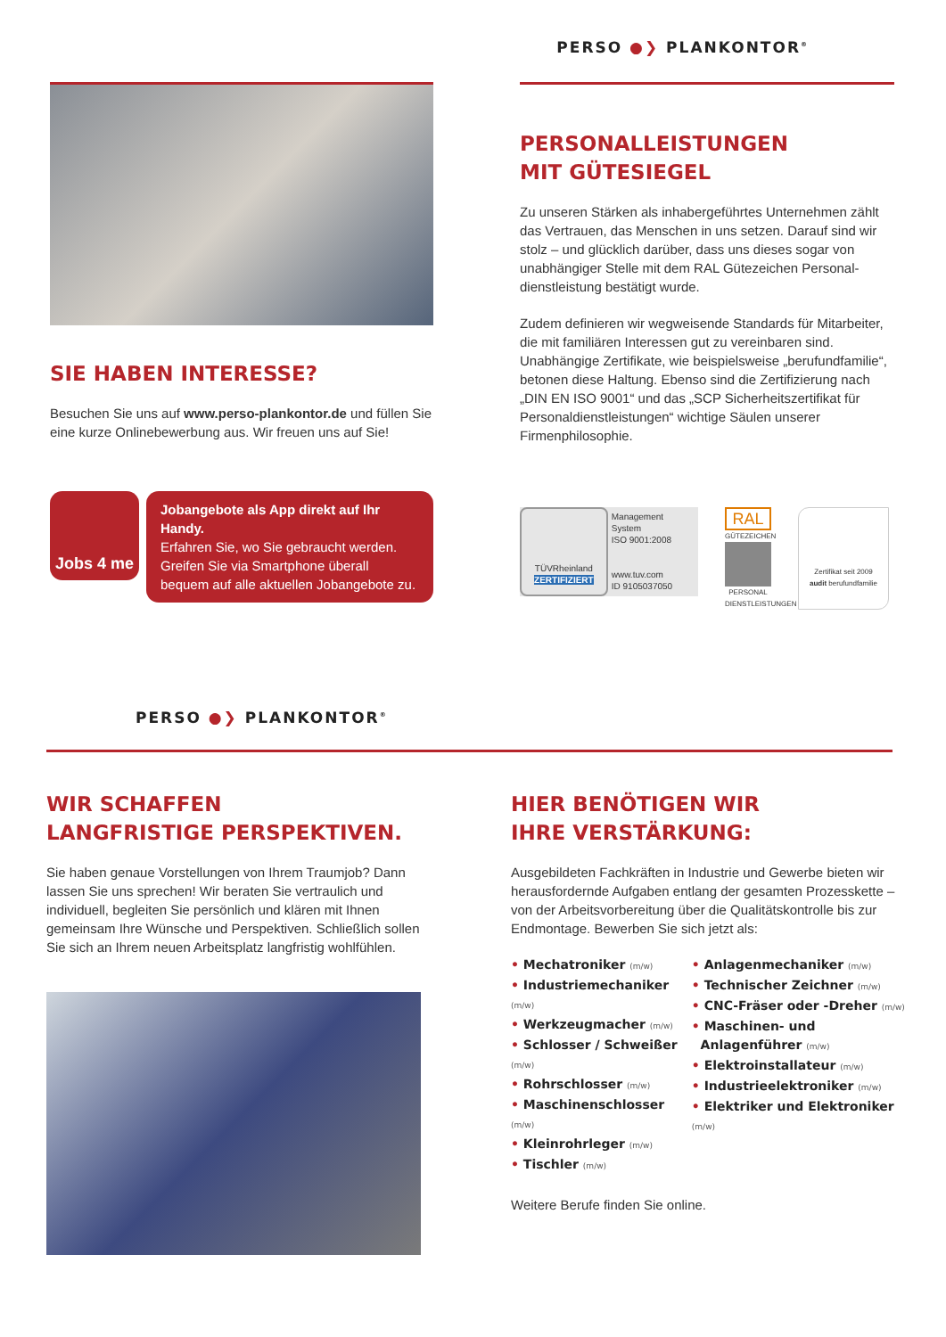PERSO ●❯ PLANKONTOR<sup>®</sup>
SIE HABEN INTERESSE?
Besuchen Sie uns auf www.perso-plankontor.de und füllen Sie eine kurze Onlinebewerbung aus. Wir freuen uns auf Sie!
Jobs 4 me
Jobangebote als App direkt auf Ihr Handy.
Erfahren Sie, wo Sie gebraucht werden. Greifen Sie via Smartphone überall bequem auf alle aktuellen Jobangebote zu.
PERSONALLEISTUNGEN
MIT GÜTESIEGEL
Zu unseren Stärken als inhabergeführtes Unternehmen zählt das Vertrauen, das Menschen in uns setzen. Darauf sind wir stolz – und glücklich darüber, dass uns dieses sogar von unabhängiger Stelle mit dem RAL Gütezeichen Personal­dienstleistung bestätigt wurde.
Zudem definieren wir wegweisende Standards für Mitarbeiter, die mit familiären Interessen gut zu vereinbaren sind. Unabhän­gige Zertifikate, wie beispielsweise „berufundfamilie“, betonen diese Haltung. Ebenso sind die Zertifizierung nach „DIN EN ISO 9001“ und das „SCP Sicherheitszertifikat für Personal­dienstleistungen“ wichtige Säulen unserer Firmenphilosophie.
TÜVRheinland
ZERTIFIZIERT
Management System
ISO 9001:2008
www.tuv.com
ID 9105037050
RAL
GÜTEZEICHEN
PERSONAL DIENSTLEISTUNGEN
Zertifikat seit 2009
audit berufundfamilie
PERSO ●❯ PLANKONTOR<sup>®</sup>
WIR SCHAFFEN
LANGFRISTIGE PERSPEKTIVEN.
Sie haben genaue Vorstellungen von Ihrem Traumjob? Dann lassen Sie uns sprechen! Wir beraten Sie vertraulich und individuell, begleiten Sie persönlich und klären mit Ihnen gemeinsam Ihre Wünsche und Perspektiven. Schließlich sollen Sie sich an Ihrem neuen Arbeitsplatz langfristig wohlfühlen.
HIER BENÖTIGEN WIR
IHRE VERSTÄRKUNG:
Ausgebildeten Fachkräften in Industrie und Gewerbe bieten wir herausfordernde Aufgaben entlang der gesamten Prozesskette – von der Arbeitsvorbereitung über die Qualitätskontrolle bis zur Endmontage. Bewerben Sie sich jetzt als:
• Mechatroniker (m/w)
• Industriemechaniker (m/w)
• Werkzeugmacher (m/w)
• Schlosser / Schweißer (m/w)
• Rohrschlosser (m/w)
• Maschinenschlosser (m/w)
• Kleinrohrleger (m/w)
• Tischler (m/w)
• Anlagenmechaniker (m/w)
• Technischer Zeichner (m/w)
• CNC-Fräser oder -Dreher (m/w)
• Maschinen- und
Anlagenführer (m/w)
• Elektroinstallateur (m/w)
• Industrieelektroniker (m/w)
• Elektriker und Elektroniker (m/w)
Weitere Berufe finden Sie online.